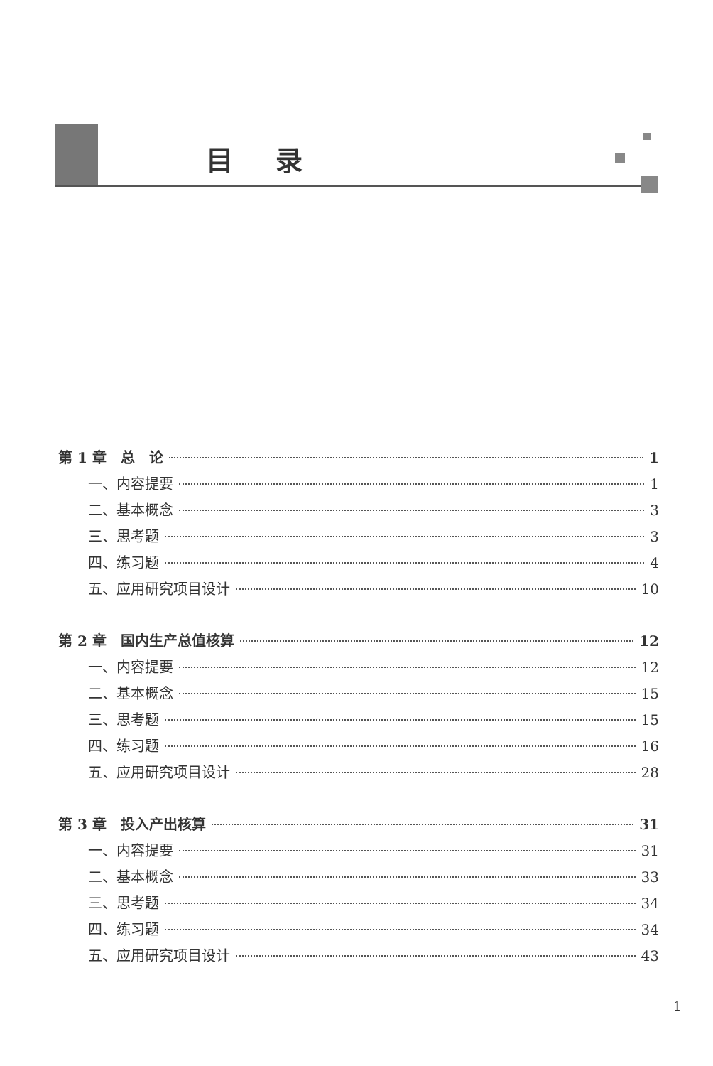目录
第 1 章　总　论 1
一、内容提要 1
二、基本概念 3
三、思考题 3
四、练习题 4
五、应用研究项目设计 10
第 2 章　国内生产总值核算 12
一、内容提要 12
二、基本概念 15
三、思考题 15
四、练习题 16
五、应用研究项目设计 28
第 3 章　投入产出核算 31
一、内容提要 31
二、基本概念 33
三、思考题 34
四、练习题 34
五、应用研究项目设计 43
1